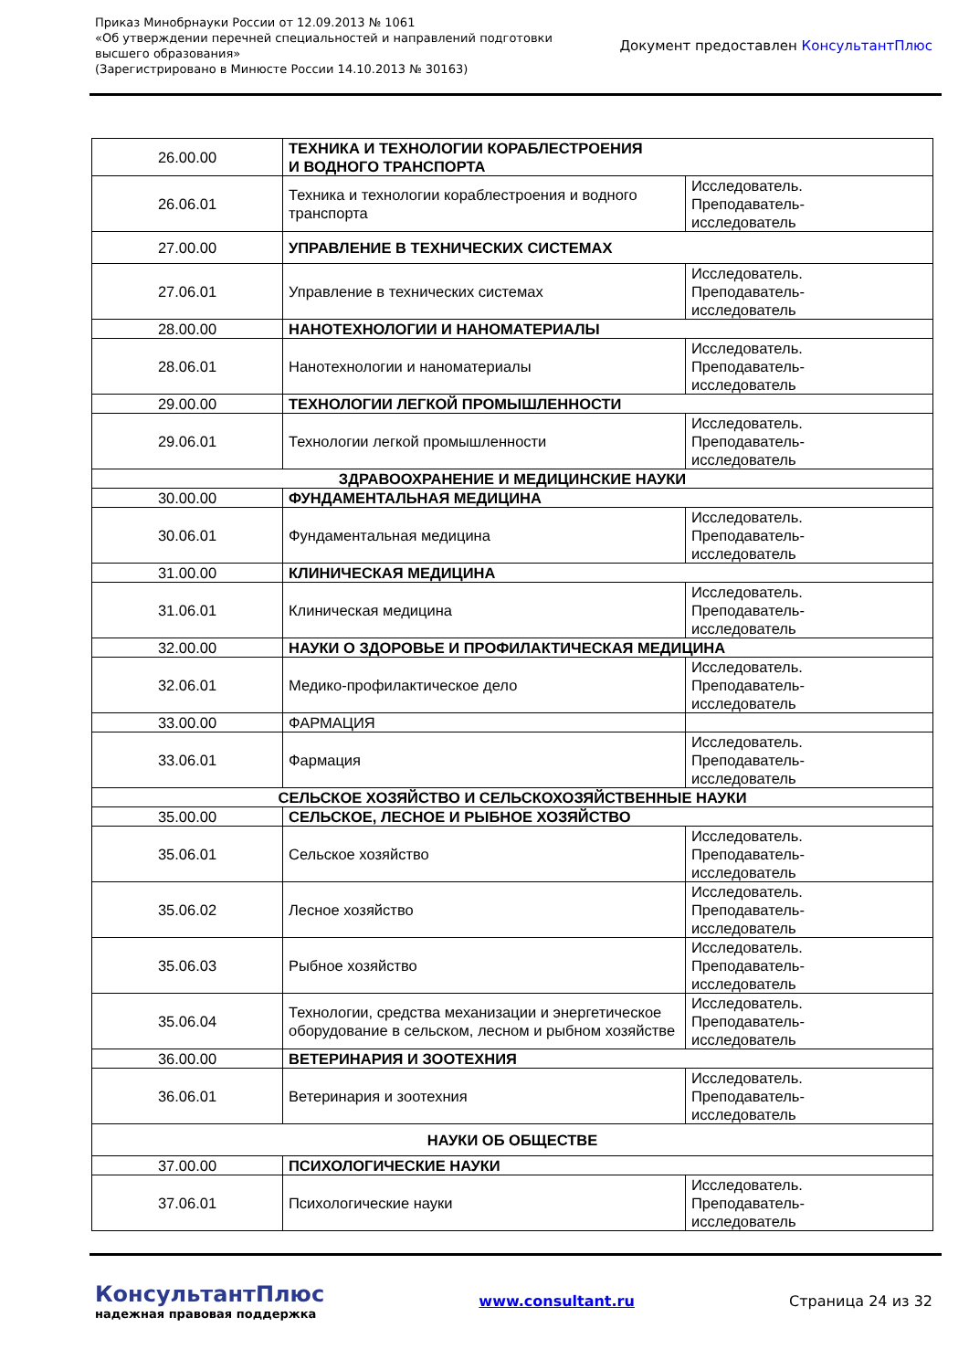Приказ Минобрнауки России от 12.09.2013 № 1061
«Об утверждении перечней специальностей и направлений подготовки
высшего образования»
(Зарегистрировано в Минюсте России 14.10.2013 № 30163)
Документ предоставлен КонсультантПлюс
| 26.00.00 | ТЕХНИКА И ТЕХНОЛОГИИ КОРАБЛЕСТРОЕНИЯ И ВОДНОГО ТРАНСПОРТА | |
| 26.06.01 | Техника и технологии кораблестроения и водного транспорта | Исследователь. Преподаватель- исследователь |
| 27.00.00 | УПРАВЛЕНИЕ В ТЕХНИЧЕСКИХ СИСТЕМАХ | |
| 27.06.01 | Управление в технических системах | Исследователь. Преподаватель- исследователь |
| 28.00.00 | НАНОТЕХНОЛОГИИ И НАНОМАТЕРИАЛЫ | |
| 28.06.01 | Нанотехнологии и наноматериалы | Исследователь. Преподаватель- исследователь |
| 29.00.00 | ТЕХНОЛОГИИ ЛЕГКОЙ ПРОМЫШЛЕННОСТИ | |
| 29.06.01 | Технологии легкой промышленности | Исследователь. Преподаватель- исследователь |
| ЗДРАВООХРАНЕНИЕ И МЕДИЦИНСКИЕ НАУКИ | | |
| 30.00.00 | ФУНДАМЕНТАЛЬНАЯ МЕДИЦИНА | |
| 30.06.01 | Фундаментальная медицина | Исследователь. Преподаватель- исследователь |
| 31.00.00 | КЛИНИЧЕСКАЯ МЕДИЦИНА | |
| 31.06.01 | Клиническая медицина | Исследователь. Преподаватель- исследователь |
| 32.00.00 | НАУКИ О ЗДОРОВЬЕ И ПРОФИЛАКТИЧЕСКАЯ МЕДИЦИНА | |
| 32.06.01 | Медико-профилактическое дело | Исследователь. Преподаватель- исследователь |
| 33.00.00 | ФАРМАЦИЯ | |
| 33.06.01 | Фармация | Исследователь. Преподаватель- исследователь |
| СЕЛЬСКОЕ ХОЗЯЙСТВО И СЕЛЬСКОХОЗЯЙСТВЕННЫЕ НАУКИ | | |
| 35.00.00 | СЕЛЬСКОЕ, ЛЕСНОЕ И РЫБНОЕ ХОЗЯЙСТВО | |
| 35.06.01 | Сельское хозяйство | Исследователь. Преподаватель- исследователь |
| 35.06.02 | Лесное хозяйство | Исследователь. Преподаватель- исследователь |
| 35.06.03 | Рыбное хозяйство | Исследователь. Преподаватель- исследователь |
| 35.06.04 | Технологии, средства механизации и энергетическое оборудование в сельском, лесном и рыбном хозяйстве | Исследователь. Преподаватель- исследователь |
| 36.00.00 | ВЕТЕРИНАРИЯ И ЗООТЕХНИЯ | |
| 36.06.01 | Ветеринария и зоотехния | Исследователь. Преподаватель- исследователь |
| НАУКИ ОБ ОБЩЕСТВЕ | | |
| 37.00.00 | ПСИХОЛОГИЧЕСКИЕ НАУКИ | |
| 37.06.01 | Психологические науки | Исследователь. Преподаватель- исследователь |
КонсультантПлюс
надежная правовая поддержка
www.consultant.ru Страница 24 из 32